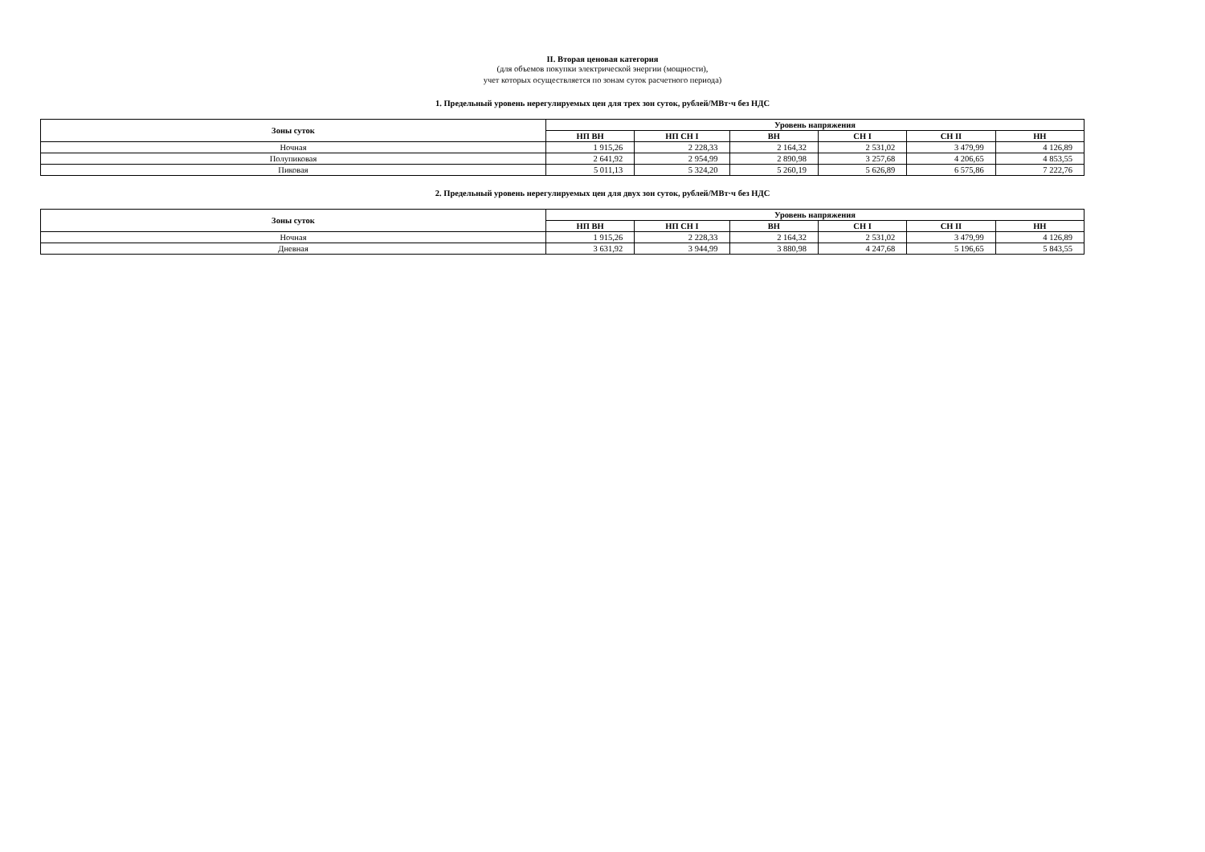II. Вторая ценовая категория
(для объемов покупки электрической энергии (мощности),
учет которых осуществляется по зонам суток расчетного периода)
1. Предельный уровень нерегулируемых цен для трех зон суток, рублей/МВт·ч без НДС
| Зоны суток | Уровень напряжения | | | | | |
| --- | --- | --- | --- | --- | --- | --- |
| | НП ВН | НП СН I | ВН | СН I | СН II | НН |
| Ночная | 1 915,26 | 2 228,33 | 2 164,32 | 2 531,02 | 3 479,99 | 4 126,89 |
| Полупиковая | 2 641,92 | 2 954,99 | 2 890,98 | 3 257,68 | 4 206,65 | 4 853,55 |
| Пиковая | 5 011,13 | 5 324,20 | 5 260,19 | 5 626,89 | 6 575,86 | 7 222,76 |
2. Предельный уровень нерегулируемых цен для двух зон суток, рублей/МВт·ч без НДС
| Зоны суток | Уровень напряжения | | | | | |
| --- | --- | --- | --- | --- | --- | --- |
| | НП ВН | НП СН I | ВН | СН I | СН II | НН |
| Ночная | 1 915,26 | 2 228,33 | 2 164,32 | 2 531,02 | 3 479,99 | 4 126,89 |
| Дневная | 3 631,92 | 3 944,99 | 3 880,98 | 4 247,68 | 5 196,65 | 5 843,55 |